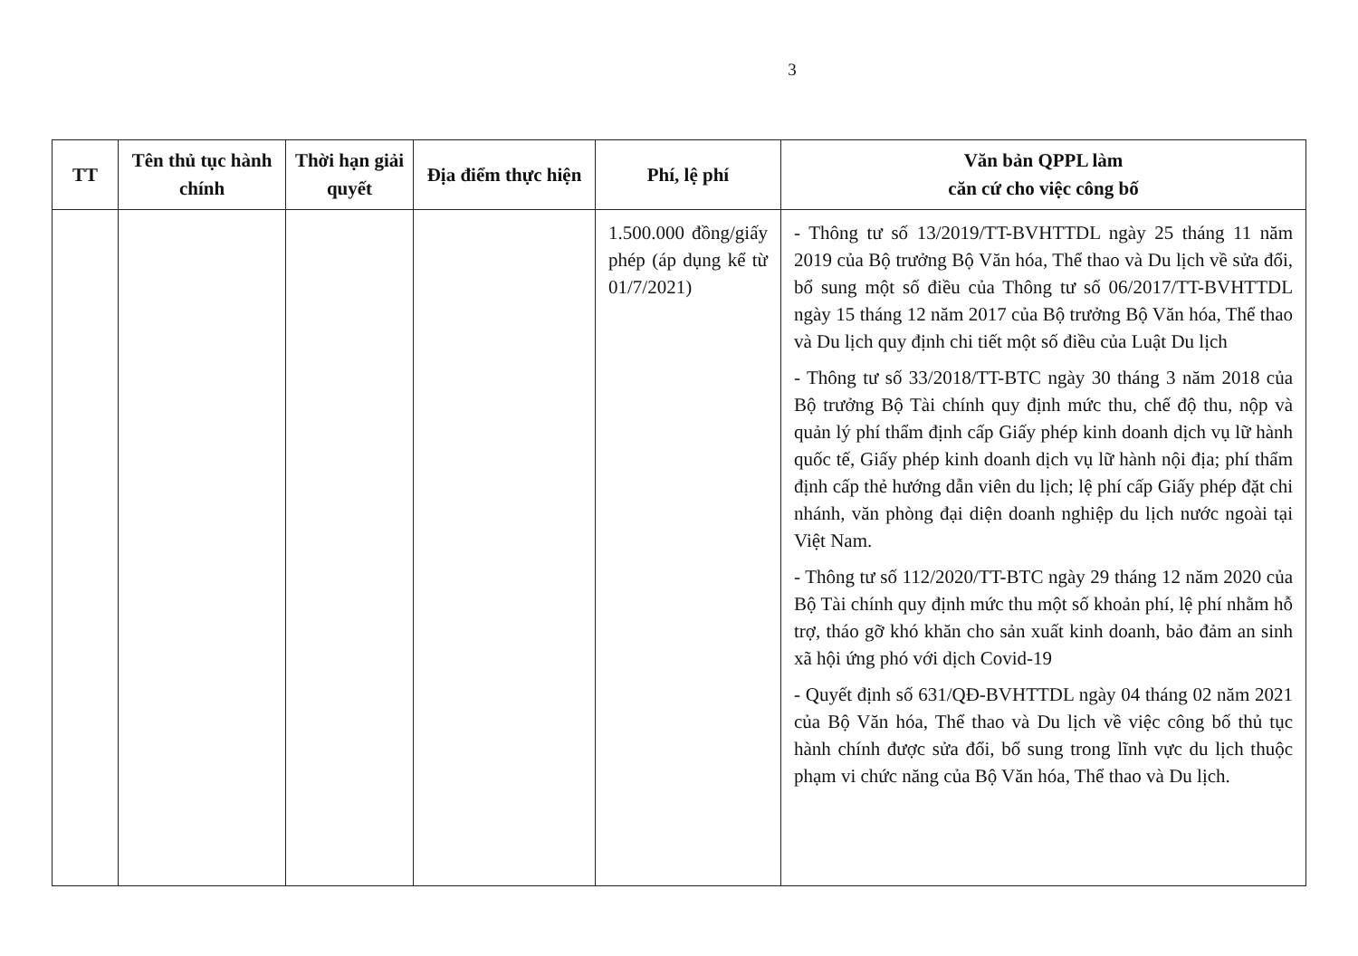3
| TT | Tên thủ tục hành chính | Thời hạn giải quyết | Địa điểm thực hiện | Phí, lệ phí | Văn bản QPPL làm căn cứ cho việc công bố |
| --- | --- | --- | --- | --- | --- |
| | | | | 1.500.000 đồng/giấy phép (áp dụng kể từ 01/7/2021) | - Thông tư số 13/2019/TT-BVHTTDL ngày 25 tháng 11 năm 2019 của Bộ trưởng Bộ Văn hóa, Thể thao và Du lịch về sửa đổi, bổ sung một số điều của Thông tư số 06/2017/TT-BVHTTDL ngày 15 tháng 12 năm 2017 của Bộ trưởng Bộ Văn hóa, Thể thao và Du lịch quy định chi tiết một số điều của Luật Du lịch - Thông tư số 33/2018/TT-BTC ngày 30 tháng 3 năm 2018 của Bộ trưởng Bộ Tài chính quy định mức thu, chế độ thu, nộp và quản lý phí thẩm định cấp Giấy phép kinh doanh dịch vụ lữ hành quốc tế, Giấy phép kinh doanh dịch vụ lữ hành nội địa; phí thẩm định cấp thẻ hướng dẫn viên du lịch; lệ phí cấp Giấy phép đặt chi nhánh, văn phòng đại diện doanh nghiệp du lịch nước ngoài tại Việt Nam. - Thông tư số 112/2020/TT-BTC ngày 29 tháng 12 năm 2020 của Bộ Tài chính quy định mức thu một số khoản phí, lệ phí nhằm hỗ trợ, tháo gỡ khó khăn cho sản xuất kinh doanh, bảo đảm an sinh xã hội ứng phó với dịch Covid-19 - Quyết định số 631/QĐ-BVHTTDL ngày 04 tháng 02 năm 2021 của Bộ Văn hóa, Thể thao và Du lịch về việc công bố thủ tục hành chính được sửa đổi, bổ sung trong lĩnh vực du lịch thuộc phạm vi chức năng của Bộ Văn hóa, Thể thao và Du lịch. |